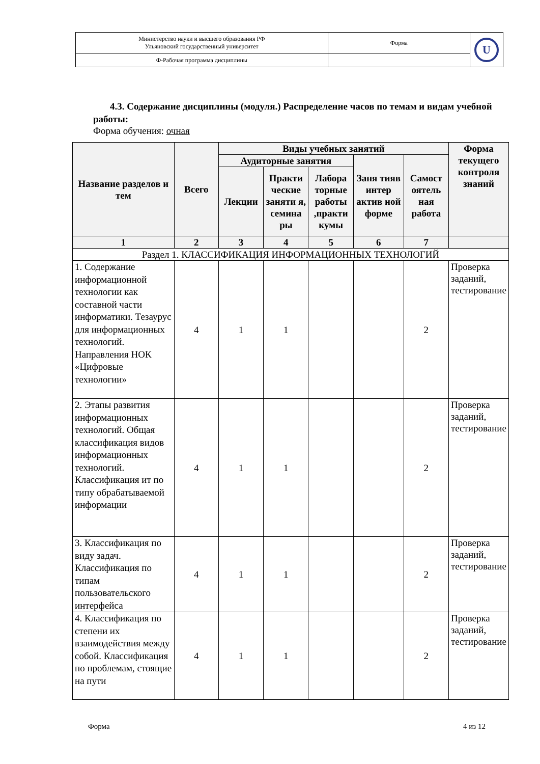| Министерство науки и высшего образования РФ Ульяновский государственный университет | Форма | U |
| Ф-Рабочая программа дисциплины | | |
4.3. Содержание дисциплины (модуля.) Распределение часов по темам и видам учебной работы:
Форма обучения: очная
| Название разделов и тем | Всего | Виды учебных занятий | | | | | Форма текущего контроля знаний |
| --- | --- | --- | --- | --- | --- | --- | --- |
| | | Аудиторные занятия | | | Заня тияв интер актив ной форме | Самост оятель ная работа | |
| | | Лекции | Практи ческие заняти я, семина ры | Лабора торные работы ,практи кумы | | | |
| 1 | 2 | 3 | 4 | 5 | 6 | 7 | |
| Раздел 1. КЛАССИФИКАЦИЯ ИНФОРМАЦИОННЫХ ТЕХНОЛОГИЙ | | | | | | | |
| 1. Содержание информационной технологии как составной части информатики. Тезаурус для информационных технологий. Направления НОК «Цифровые технологии» | 4 | 1 | 1 | | | 2 | Проверка заданий, тестирование |
| 2. Этапы развития информационных технологий. Общая классификация видов информационных технологий. Классификация ит по типу обрабатываемой информации | 4 | 1 | 1 | | | 2 | Проверка заданий, тестирование |
| 3. Классификация по виду задач. Классификация по типам пользовательского интерфейса | 4 | 1 | 1 | | | 2 | Проверка заданий, тестирование |
| 4. Классификация по степени их взаимодействия между собой. Классификация по проблемам, стоящие на пути | 4 | 1 | 1 | | | 2 | Проверка заданий, тестирование |
Форма 4 из 12